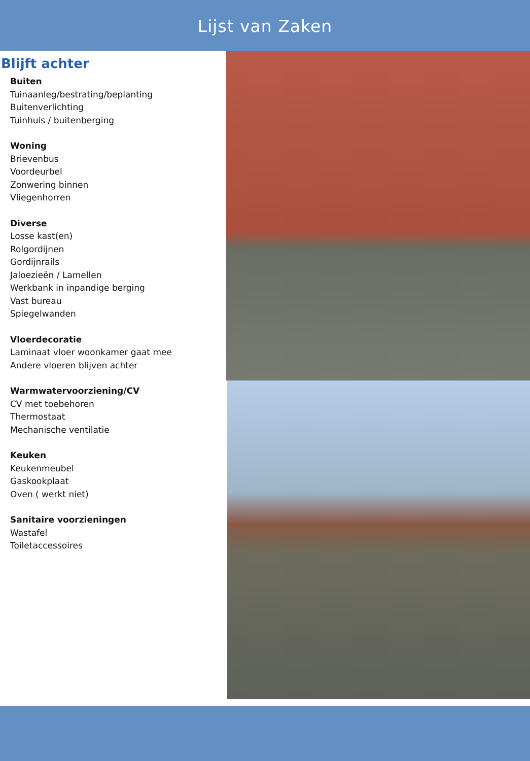Lijst van Zaken
Blijft achter
Buiten
Tuinaanleg/bestrating/beplanting
Buitenverlichting
Tuinhuis / buitenberging
Woning
Brievenbus
Voordeurbel
Zonwering binnen
Vliegenhorren
Diverse
Losse kast(en)
Rolgordijnen
Gordijnrails
Jaloezieën / Lamellen
Werkbank in inpandige berging
Vast bureau
Spiegelwanden
Vloerdecoratie
Laminaat vloer woonkamer gaat mee
Andere vloeren blijven achter
Warmwatervoorziening/CV
CV met toebehoren
Thermostaat
Mechanische ventilatie
Keuken
Keukenmeubel
Gaskookplaat
Oven ( werkt niet)
Sanitaire voorzieningen
Wastafel
Toiletaccessoires